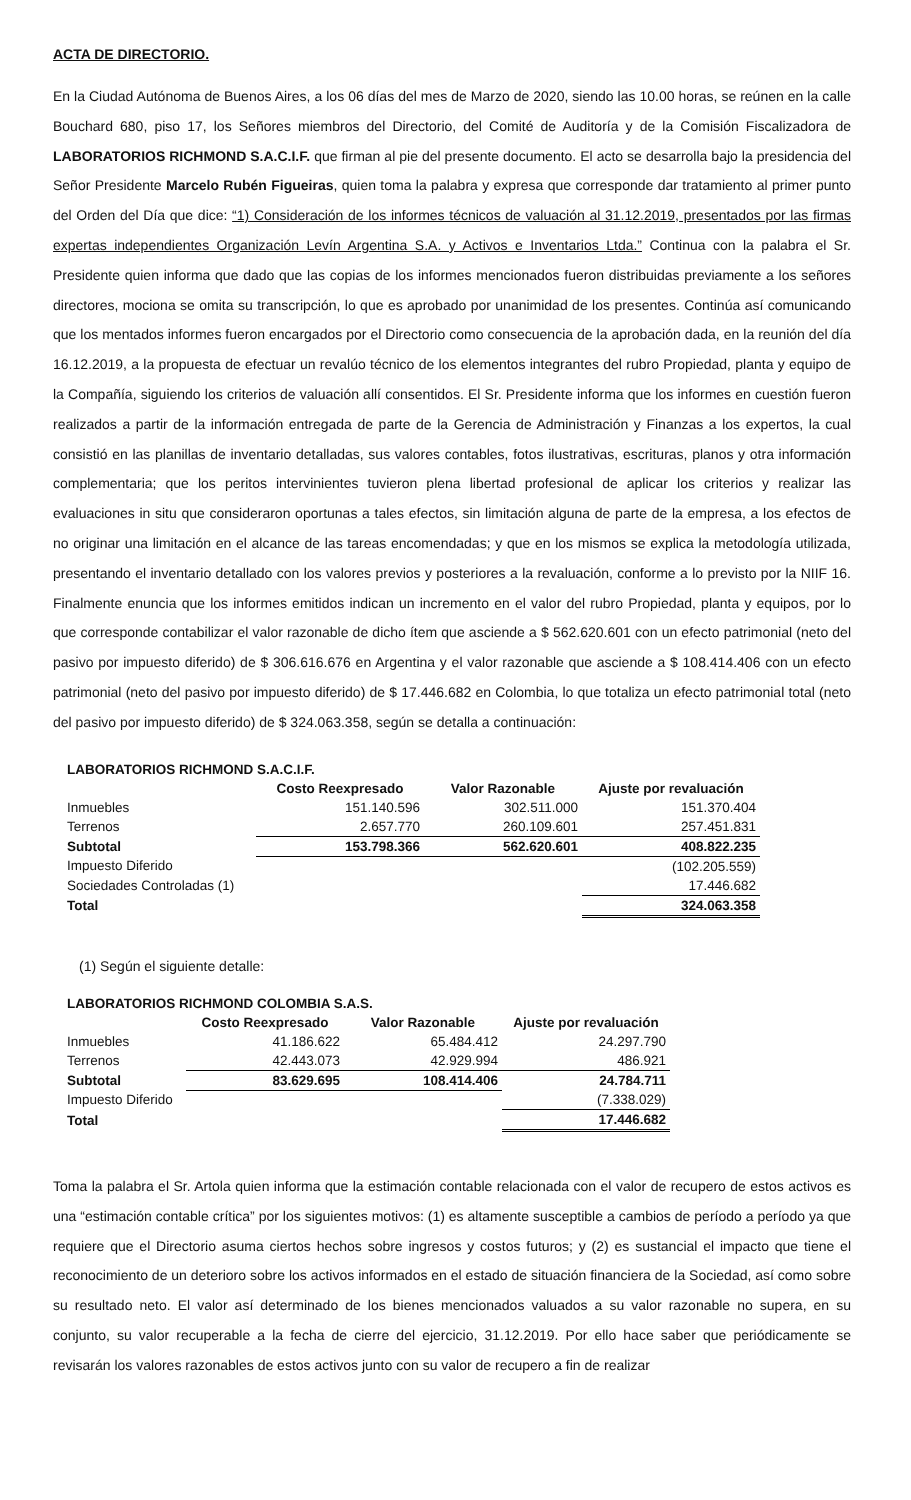ACTA DE DIRECTORIO.
En la Ciudad Autónoma de Buenos Aires, a los 06 días del mes de Marzo de 2020, siendo las 10.00 horas, se reúnen en la calle Bouchard 680, piso 17, los Señores miembros del Directorio, del Comité de Auditoría y de la Comisión Fiscalizadora de LABORATORIOS RICHMOND S.A.C.I.F. que firman al pie del presente documento. El acto se desarrolla bajo la presidencia del Señor Presidente Marcelo Rubén Figueiras, quien toma la palabra y expresa que corresponde dar tratamiento al primer punto del Orden del Día que dice: “1) Consideración de los informes técnicos de valuación al 31.12.2019, presentados por las firmas expertas independientes Organización Levín Argentina S.A. y Activos e Inventarios Ltda.” Continua con la palabra el Sr. Presidente quien informa que dado que las copias de los informes mencionados fueron distribuidas previamente a los señores directores, mociona se omita su transcripción, lo que es aprobado por unanimidad de los presentes. Continúa así comunicando que los mentados informes fueron encargados por el Directorio como consecuencia de la aprobación dada, en la reunión del día 16.12.2019, a la propuesta de efectuar un revalúo técnico de los elementos integrantes del rubro Propiedad, planta y equipo de la Compañía, siguiendo los criterios de valuación allí consentidos. El Sr. Presidente informa que los informes en cuestión fueron realizados a partir de la información entregada de parte de la Gerencia de Administración y Finanzas a los expertos, la cual consistió en las planillas de inventario detalladas, sus valores contables, fotos ilustrativas, escrituras, planos y otra información complementaria; que los peritos intervinientes tuvieron plena libertad profesional de aplicar los criterios y realizar las evaluaciones in situ que consideraron oportunas a tales efectos, sin limitación alguna de parte de la empresa, a los efectos de no originar una limitación en el alcance de las tareas encomendadas; y que en los mismos se explica la metodología utilizada, presentando el inventario detallado con los valores previos y posteriores a la revaluación, conforme a lo previsto por la NIIF 16. Finalmente enuncia que los informes emitidos indican un incremento en el valor del rubro Propiedad, planta y equipos, por lo que corresponde contabilizar el valor razonable de dicho ítem que asciende a $ 562.620.601 con un efecto patrimonial (neto del pasivo por impuesto diferido) de $ 306.616.676 en Argentina y el valor razonable que asciende a $ 108.414.406 con un efecto patrimonial (neto del pasivo por impuesto diferido) de $ 17.446.682 en Colombia, lo que totaliza un efecto patrimonial total (neto del pasivo por impuesto diferido) de $ 324.063.358, según se detalla a continuación:
| LABORATORIOS RICHMOND S.A.C.I.F. | | | |
| | Costo Reexpresado | Valor Razonable | Ajuste por revaluación |
| Inmuebles | 151.140.596 | 302.511.000 | 151.370.404 |
| Terrenos | 2.657.770 | 260.109.601 | 257.451.831 |
| Subtotal | 153.798.366 | 562.620.601 | 408.822.235 |
| Impuesto Diferido | | | (102.205.559) |
| Sociedades Controladas (1) | | | 17.446.682 |
| Total | | | 324.063.358 |
(1) Según el siguiente detalle:
| LABORATORIOS RICHMOND COLOMBIA S.A.S. | | | |
| | Costo Reexpresado | Valor Razonable | Ajuste por revaluación |
| Inmuebles | 41.186.622 | 65.484.412 | 24.297.790 |
| Terrenos | 42.443.073 | 42.929.994 | 486.921 |
| Subtotal | 83.629.695 | 108.414.406 | 24.784.711 |
| Impuesto Diferido | | | (7.338.029) |
| Total | | | 17.446.682 |
Toma la palabra el Sr. Artola quien informa que la estimación contable relacionada con el valor de recupero de estos activos es una “estimación contable crítica” por los siguientes motivos: (1) es altamente susceptible a cambios de período a período ya que requiere que el Directorio asuma ciertos hechos sobre ingresos y costos futuros; y (2) es sustancial el impacto que tiene el reconocimiento de un deterioro sobre los activos informados en el estado de situación financiera de la Sociedad, así como sobre su resultado neto. El valor así determinado de los bienes mencionados valuados a su valor razonable no supera, en su conjunto, su valor recuperable a la fecha de cierre del ejercicio, 31.12.2019. Por ello hace saber que periódicamente se revisarán los valores razonables de estos activos junto con su valor de recupero a fin de realizar